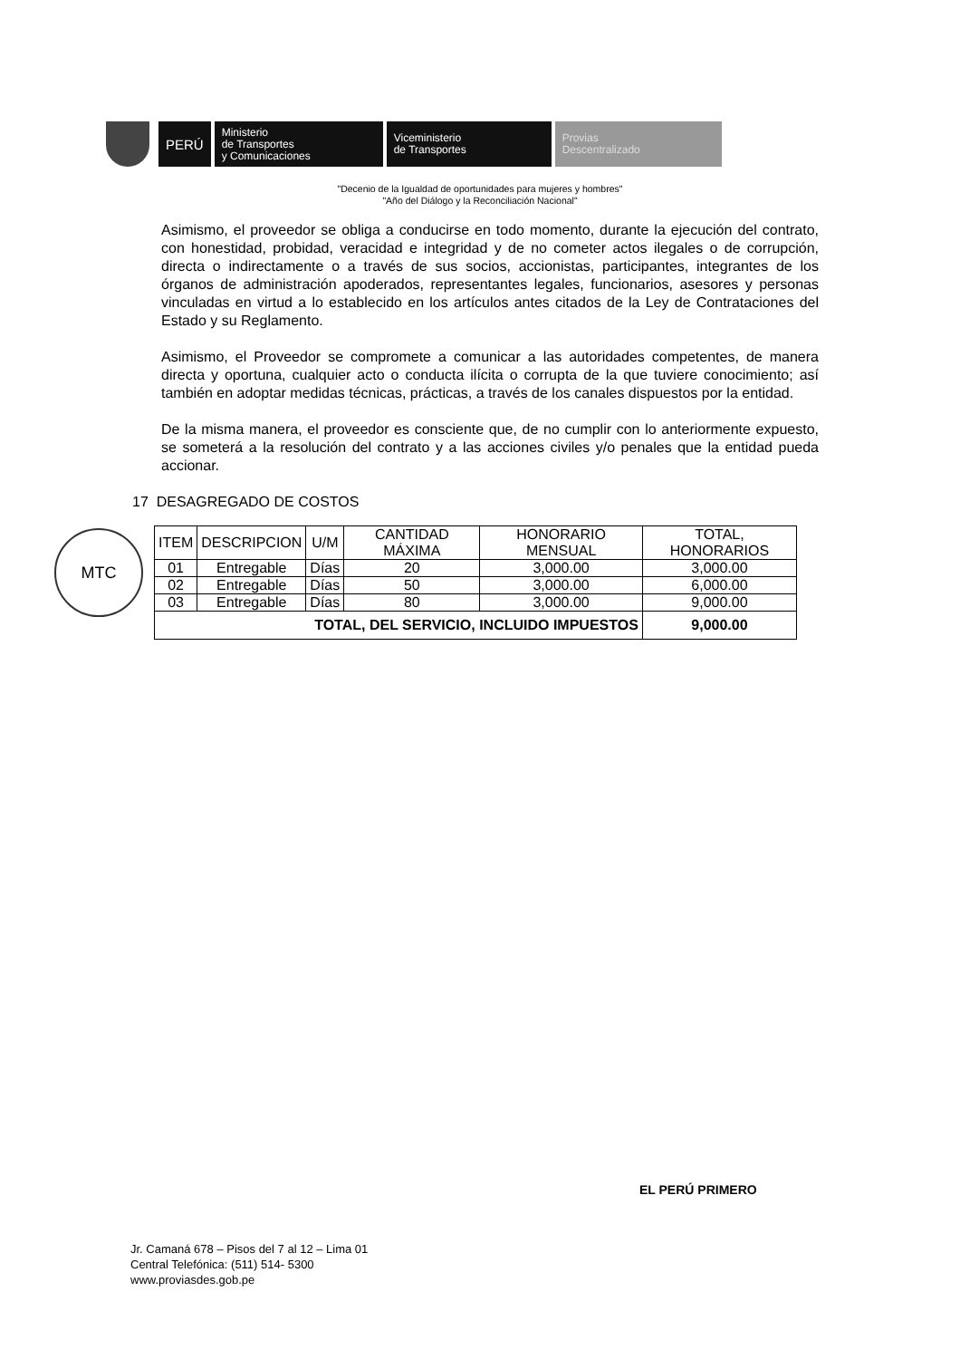PERÚ
Ministerio
de Transportes
y Comunicaciones
Viceministerio
de Transportes
Provias
Descentralizado
"Decenio de la Igualdad de oportunidades para mujeres y hombres"
"Año del Diálogo y la Reconciliación Nacional"
MTC
Asimismo, el proveedor se obliga a conducirse en todo momento, durante la ejecución del contrato, con honestidad, probidad, veracidad e integridad y de no cometer actos ilegales o de corrupción, directa o indirectamente o a través de sus socios, accionistas, participantes, integrantes de los órganos de administración apoderados, representantes legales, funcionarios, asesores y personas vinculadas en virtud a lo establecido en los artículos antes citados de la Ley de Contrataciones del Estado y su Reglamento.
Asimismo, el Proveedor se compromete a comunicar a las autoridades competentes, de manera directa y oportuna, cualquier acto o conducta ilícita o corrupta de la que tuviere conocimiento; así también en adoptar medidas técnicas, prácticas, a través de los canales dispuestos por la entidad.
De la misma manera, el proveedor es consciente que, de no cumplir con lo anteriormente expuesto, se someterá a la resolución del contrato y a las acciones civiles y/o penales que la entidad pueda accionar.
17 DESAGREGADO DE COSTOS
| ITEM | DESCRIPCION | U/M | CANTIDAD MÁXIMA | HONORARIO MENSUAL | TOTAL, HONORARIOS |
| --- | --- | --- | --- | --- | --- |
| 01 | Entregable | Días | 20 | 3,000.00 | 3,000.00 |
| 02 | Entregable | Días | 50 | 3,000.00 | 6,000.00 |
| 03 | Entregable | Días | 80 | 3,000.00 | 9,000.00 |
| TOTAL, DEL SERVICIO, INCLUIDO IMPUESTOS | | | | | 9,000.00 |
EL PERÚ PRIMERO
Jr. Camaná 678 – Pisos del 7 al 12 – Lima 01
Central Telefónica: (511) 514- 5300
www.proviasdes.gob.pe